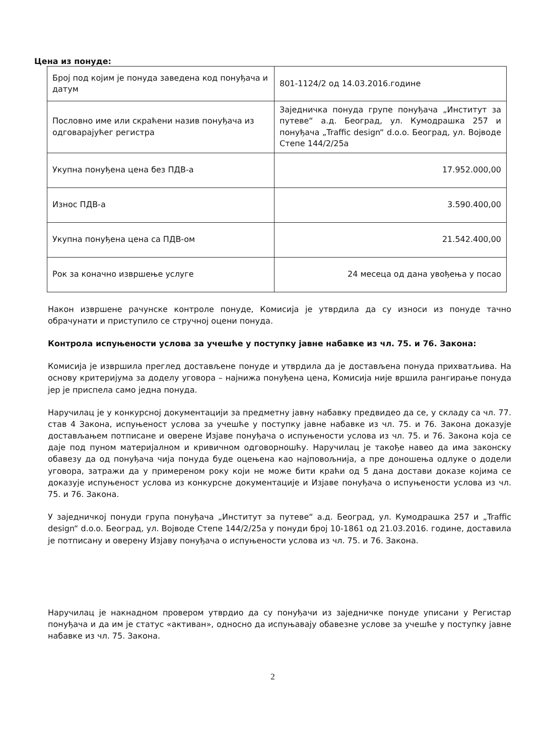Цена из понуде:
| Број под којим је понуда заведена код понуђача и датум | 801-1124/2 од 14.03.2016.године |
| Пословно име или скраћени назив понуђача из одговарајућег регистра | Заједничка понуда групе понуђача „Институт за путеве“ а.д. Београд, ул. Кумодрашка 257 и понуђача „Traffic design“ d.o.o. Београд, ул. Војводе Степе 144/2/25а |
| Укупна понуђена цена без ПДВ-а | 17.952.000,00 |
| Износ ПДВ-а | 3.590.400,00 |
| Укупна понуђена цена са ПДВ-ом | 21.542.400,00 |
| Рок за коначно извршење услуге | 24 месеца од дана увођења у посао |
Након извршене рачунске контроле понуде, Комисија је утврдила да су износи из понуде тачно обрачунати и приступило се стручној оцени понуда.
Контрола испуњености услова за учешће у поступку јавне набавке из чл. 75. и 76. Закона:
Комисија је извршила преглед достављене понуде и утврдила да је достављена понуда прихватљива. На основу критеријума за доделу уговора – најнижа понуђена цена, Комисија није вршила рангирање понуда јер је приспела само једна понуда.
Наручилац је у конкурсној документацији за предметну јавну набавку предвидео да се, у складу са чл. 77. став 4 Закона, испуњеност услова за учешће у поступку јавне набавке из чл. 75. и 76. Закона доказује достављањем потписане и оверене Изјаве понуђача о испуњености услова из чл. 75. и 76. Закона која се даје под пуном материјалном и кривичном одговорношћу. Наручилац је такође навео да има законску обавезу да од понуђача чија понуда буде оцењена као најповољнија, а пре доношења одлуке о додели уговора, затражи да у примереном року који не може бити краћи од 5 дана достави доказе којима се доказује испуњеност услова из конкурсне документације и Изјаве понуђача о испуњености услова из чл. 75. и 76. Закона.
У заједничкој понуди група понуђача „Институт за путеве“ а.д. Београд, ул. Кумодрашка 257 и „Traffic design“ d.o.o. Београд, ул. Војводе Степе 144/2/25а у понуди број 10-1861 од 21.03.2016. године, доставила је потписану и оверену Изјаву понуђача о испуњености услова из чл. 75. и 76. Закона.
Наручилац је накнадном провером утврдио да су понуђачи из заједничке понуде уписани у Регистар понуђача и да им је статус «активан», односно да испуњавају обавезне услове за учешће у поступку јавне набавке из чл. 75. Закона.
2